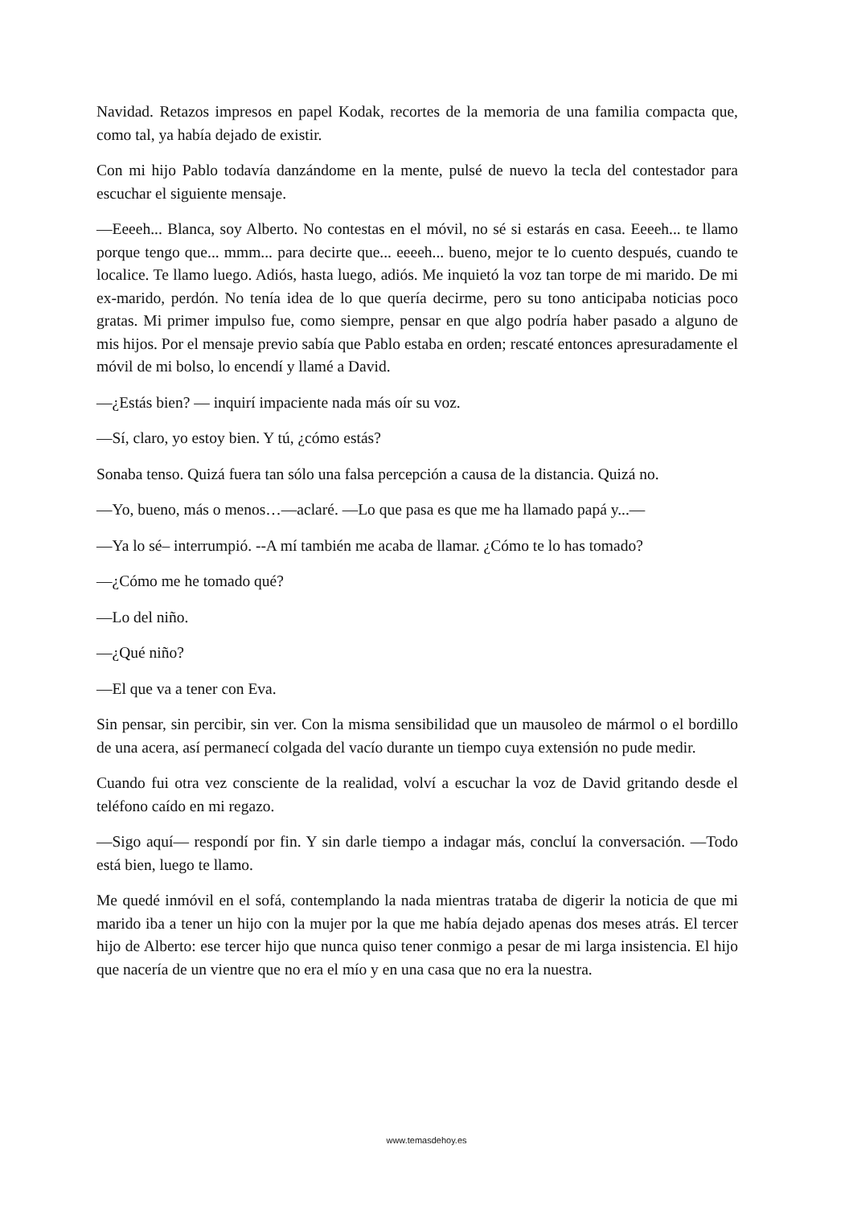Navidad. Retazos impresos en papel Kodak, recortes de la memoria de una familia compacta que, como tal, ya había dejado de existir.
Con mi hijo Pablo todavía danzándome en la mente, pulsé de nuevo la tecla del contestador para escuchar el siguiente mensaje.
—Eeeeh... Blanca, soy Alberto. No contestas en el móvil, no sé si estarás en casa. Eeeeh... te llamo porque tengo que... mmm... para decirte que... eeeeh... bueno, mejor te lo cuento después, cuando te localice. Te llamo luego. Adiós, hasta luego, adiós. Me inquietó la voz tan torpe de mi marido. De mi ex-marido, perdón. No tenía idea de lo que quería decirme, pero su tono anticipaba noticias poco gratas. Mi primer impulso fue, como siempre, pensar en que algo podría haber pasado a alguno de mis hijos. Por el mensaje previo sabía que Pablo estaba en orden; rescaté entonces apresuradamente el móvil de mi bolso, lo encendí y llamé a David.
—¿Estás bien? — inquirí impaciente nada más oír su voz.
—Sí, claro, yo estoy bien. Y tú, ¿cómo estás?
Sonaba tenso. Quizá fuera tan sólo una falsa percepción a causa de la distancia. Quizá no.
—Yo, bueno, más o menos…—aclaré. —Lo que pasa es que me ha llamado papá y...—
—Ya lo sé– interrumpió. --A mí también me acaba de llamar. ¿Cómo te lo has tomado?
—¿Cómo me he tomado qué?
—Lo del niño.
—¿Qué niño?
—El que va a tener con Eva.
Sin pensar, sin percibir, sin ver. Con la misma sensibilidad que un mausoleo de mármol o el bordillo de una acera, así permanecí colgada del vacío durante un tiempo cuya extensión no pude medir.
Cuando fui otra vez consciente de la realidad, volví a escuchar la voz de David gritando desde el teléfono caído en mi regazo.
—Sigo aquí— respondí por fin. Y sin darle tiempo a indagar más, concluí la conversación. —Todo está bien, luego te llamo.
Me quedé inmóvil en el sofá, contemplando la nada mientras trataba de digerir la noticia de que mi marido iba a tener un hijo con la mujer por la que me había dejado apenas dos meses atrás. El tercer hijo de Alberto: ese tercer hijo que nunca quiso tener conmigo a pesar de mi larga insistencia. El hijo que nacería de un vientre que no era el mío y en una casa que no era la nuestra.
www.temasdehoy.es